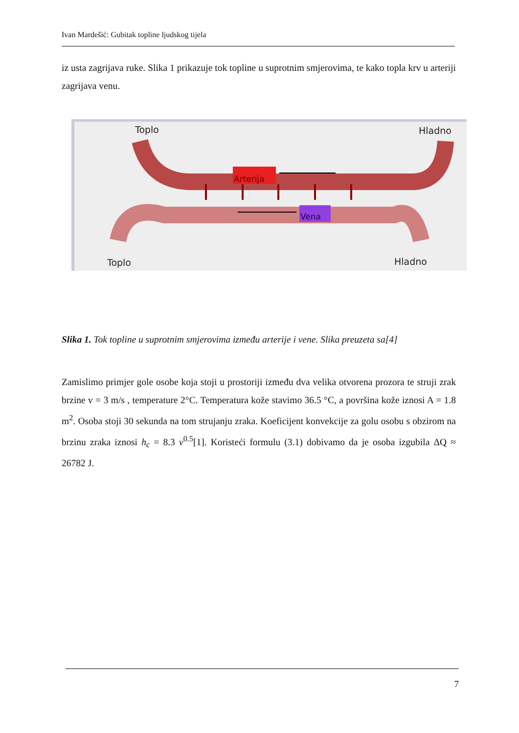Ivan Mardešić: Gubitak topline ljudskog tijela
iz usta zagrijava ruke. Slika 1 prikazuje tok topline u suprotnim smjerovima, te kako topla krv u arteriji zagrijava venu.
Arterija
Vena
Toplo
Hladno
Toplo
Hladno
Slika 1. Tok topline u suprotnim smjerovima između arterije i vene. Slika preuzeta sa[4]
Zamislimo primjer gole osobe koja stoji u prostoriji između dva velika otvorena prozora te struji zrak brzine v = 3 m/s , temperature 2°C. Temperatura kože stavimo 36.5 °C, a površina kože iznosi A = 1.8 m<sup>2</sup>. Osoba stoji 30 sekunda na tom strujanju zraka. Koeficijent konvekcije za golu osobu s obzirom na brzinu zraka iznosi h<sub>c</sub> = 8.3 v<sup>0.5</sup>[1]. Koristeći formulu (3.1) dobivamo da je osoba izgubila ΔQ ≈ 26782 J.
7